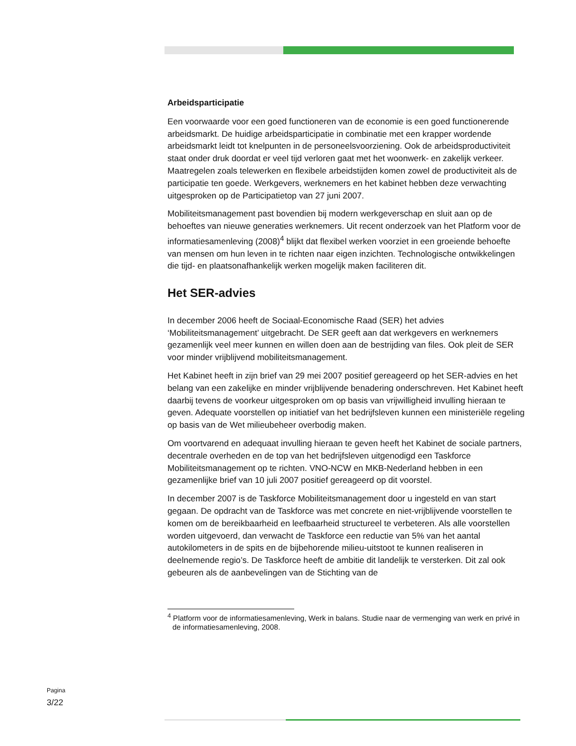Arbeidsparticipatie
Een voorwaarde voor een goed functioneren van de economie is een goed functionerende arbeidsmarkt. De huidige arbeidsparticipatie in combinatie met een krapper wordende arbeidsmarkt leidt tot knelpunten in de personeelsvoorziening. Ook de arbeidsproductiviteit staat onder druk doordat er veel tijd verloren gaat met het woonwerk- en zakelijk verkeer. Maatregelen zoals telewerken en flexibele arbeidstijden komen zowel de productiviteit als de participatie ten goede. Werkgevers, werknemers en het kabinet hebben deze verwachting uitgesproken op de Participatietop van 27 juni 2007.
Mobiliteitsmanagement past bovendien bij modern werkgeverschap en sluit aan op de behoeftes van nieuwe generaties werknemers. Uit recent onderzoek van het Platform voor de informatiesamenleving (2008)<sup>4</sup> blijkt dat flexibel werken voorziet in een groeiende behoefte van mensen om hun leven in te richten naar eigen inzichten. Technologische ontwikkelingen die tijd- en plaatsonafhankelijk werken mogelijk maken faciliteren dit.
Het SER-advies
In december 2006 heeft de Sociaal-Economische Raad (SER) het advies ‘Mobiliteitsmanagement’ uitgebracht. De SER geeft aan dat werkgevers en werknemers gezamenlijk veel meer kunnen en willen doen aan de bestrijding van files. Ook pleit de SER voor minder vrijblijvend mobiliteitsmanagement.
Het Kabinet heeft in zijn brief van 29 mei 2007 positief gereageerd op het SER-advies en het belang van een zakelijke en minder vrijblijvende benadering onderschreven. Het Kabinet heeft daarbij tevens de voorkeur uitgesproken om op basis van vrijwilligheid invulling hieraan te geven. Adequate voorstellen op initiatief van het bedrijfsleven kunnen een ministeriële regeling op basis van de Wet milieubeheer overbodig maken.
Om voortvarend en adequaat invulling hieraan te geven heeft het Kabinet de sociale partners, decentrale overheden en de top van het bedrijfsleven uitgenodigd een Taskforce Mobiliteitsmanagement op te richten. VNO-NCW en MKB-Nederland hebben in een gezamenlijke brief van 10 juli 2007 positief gereageerd op dit voorstel.
In december 2007 is de Taskforce Mobiliteitsmanagement door u ingesteld en van start gegaan. De opdracht van de Taskforce was met concrete en niet-vrijblijvende voorstellen te komen om de bereikbaarheid en leefbaarheid structureel te verbeteren. Als alle voorstellen worden uitgevoerd, dan verwacht de Taskforce een reductie van 5% van het aantal autokilometers in de spits en de bijbehorende milieu-uitstoot te kunnen realiseren in deelnemende regio’s. De Taskforce heeft de ambitie dit landelijk te versterken. Dit zal ook gebeuren als de aanbevelingen van de Stichting van de
<sup>4</sup> Platform voor de informatiesamenleving, Werk in balans. Studie naar de vermenging van werk en privé in de informatiesamenleving, 2008.
Pagina
3/22